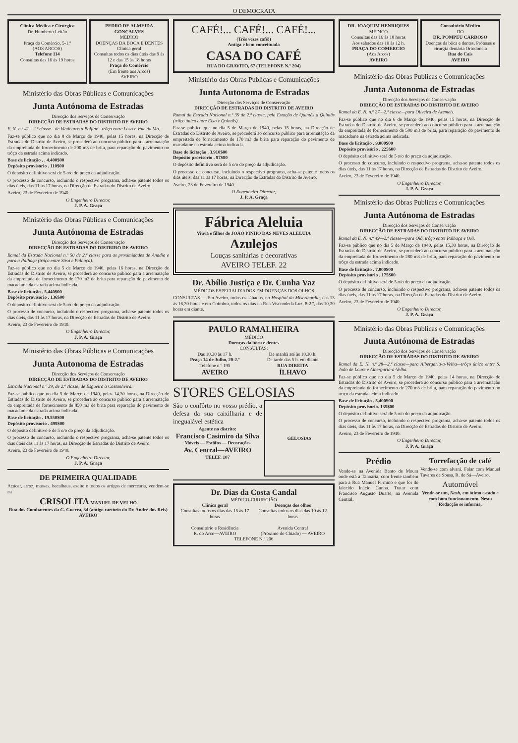O DEMOCRATA
Clínica Médica e Cirúrgica
Dr. Humberto Leitão
Praça do Comércio, 5-1.º
(AOS ARCOS)
Telefone 114
Consultas das 16 às 19 horas
PEDRO DE ALMEIDA GONÇALVES
MEDICO
DOENÇAS DA BOCA E DENTES
Clinica geral
Consultas todos os dias úteis das 9 às 12 e das 15 às 18 horas
Praça do Comércio
(Em frente aos Arcos)
AVEIRO
Ministério das Obras Públicas e Comunicações
Junta Autónoma de Estradas
Direcção dos Serviços de Conservação
DIRECÇÃO DE ESTRADAS DO DISTRITO DE AVEIRO
E. N. n.º 41—2.ª classe—de Viadouros a Bolfiar—trôço entre Luso e Vale da Mó.
Faz-se público que no dia 8 de Março de 1940, pelas 15 horas, na Direcção de Estradas do Distrito de Aveiro, se procederá ao concurso público para a arrematação da empreitada de fornecimento de 200 m3 de brita, para reparação do pavimento no trôço da estrada acima indicado.
Base de licitação . . 4.400$00
Depósito provisório . 110$00
O depósito definitivo será de 5 o/o do preço da adjudicação.
O processo de concurso, incluindo o respectivo programa, acha-se patente todos os dias úteis, das 11 às 17 horas, na Direcção de Estradas do Distrito de Aveiro.
Aveiro, 23 de Fevereiro de 1940.
O Engenheiro Director,
J. P. A. Graça
Ministério das Obras Públicas e Comunicações
Junta Autónoma de Estradas
Direcção dos Serviços de Conservação
DIRECÇÃO DE ESTRADAS DO DISTRIRO DE AVEIRO
Ramal da Estrada Nacional n.º 50 de 2.ª classe para as proximidades de Anadia e para a Palhaça (trôço entre Sôsa e Palhaça).
Faz-se público que no dia 5 de Março de 1940, pelas 16 horas, na Direcção de Estradas do Distrito de Aveiro, se procederá ao concurso público para a arrematação da empreitada de fornecimento de 170 m3 de brita para reparação do pavimento de macadame da estrada acima indicada.
Base de licitação . 5.440$00
Depósito provisório . 136$00
O depósito definitivo será de 5 o/o do preço da adjudicação.
O processo de concurso, incluindo o respectivo programa, acha-se patente todos os dias úteis, das 11 às 17 horas, na Direcção de Estradas do Distrito de Aveiro.
Aveiro, 23 de Fevereiro de 1940.
O Engenheiro Director,
J. P. A. Graça
Ministério das Obras Públicas e Comunicações
Junta Autonoma de Estradas
Direcção dos Serviços de Conservação
DIRECÇÃO DE ESTRADAS DO DISTRITO DE AVEIRO
Estrada Nacional n.º 39, de 2.ª classe, de Esgueira à Castanheira.
Faz-se público que no dia 5 de Março de 1940, pelas 14,30 horas, na Direcção de Estradas do Distrito de Aveiro, se procederá ao concurso público para a arrematação da empreitada de fornecimento de 850 m3 de brita para reparação do pavimento de macadame da estrada acima indicada.
Base de licitação . 19.550$00
Depósito provisório . 499$00
O depósito definitivo é de 5 o/o do preço da adjudicação.
O processo de concurso, incluindo o respectivo programa, acha-se patente todos os dias úteis das 11 às 17 horas, na Direcção de Esrradas do Distrito de Aveiro.
Aveiro, 23 de Fevereiro de 1940.
O Engenheiro Director,
J. P. A. Graça
DE PRIMEIRA QUALIDADE
Açúcar, arroz, massas, bacalhaus, azeite e todos os artigos de mercearia, vendem-se na
CRISOLITA MANUEL DE VELHO
Rua dos Combatentes da G. Guerra, 34 (antigo cartório do Dr. André dos Reis)
AVEIRO
CAFÉ!... CAFÉ!... CAFÉ!...
(Três vezes café!)
Antiga e bem conceituada
CASA DO CAFÉ
RUA DO GRAVITO, 67 (TELEFONE N.º 204)
Ministério das Obras Publicas e Comunicações
Junta Autonoma de Estradas
Direcção dos Serviços de Conservação
DIRECÇÃO DE ESTRADAS DO DISTRITO DE AVEIRO
Ramal da Estrada Nacional n.º 39 de 2.ª classe, pela Estação de Quintãs a Quintãs (trôço único entre Eixo e Quintãs).
Faz-se público que no dia 5 de Março de 1940, pelas 15 horas, na Direcção de Estradas do Distrito de Aveiro, se procederá ao concurso público para arrematação da empreitada de fornecimento de 170 m3 de brita para reparação do pavimento de macadame na estrada acima indicada.
Base de licitação . 3.910$00
Depósito provisorio . 97$80
O depósito definitivo será de 5 o/o do preço da adjudicação.
O processo de concurso, incluindo o respectivo programa, acha-se patente todos os dias úteis, das 11 às 17 horas, na Direcção de Estradas do Distrito de Aveiro.
Aveiro, 23 de Fevereiro de 1940.
O Engenheiro Director,
J. P. A. Graça
Fábrica Aleluia
Viúva e filhos de JOÃO PINHO DAS NEVES ALELUIA
Azulejos
Louças sanitárias e decorativas
AVEIRO TELEF. 22
Dr. Abílio Justiça e Dr. Cunha Vaz
MÉDICOS ESPECIALIZADOS EM DOENÇAS DOS OLHOS
CONSULTAS — Em Aveiro, todos os sábados, no Hospital da Misericórdia, das 13 às 16,30 horas e em Coimbra, todos os dias na Rua Viscondeda Luz, 8-2.º, das 10,30 horas em diante.
PAULO RAMALHEIRA
MÉDICO
Doenças da bôca e dentes
CONSULTAS:
Das 10,30 às 17 h.
Praça 14 de Julho, 20-2.º
Telefone n.º 195
AVEIRO
De manhã até às 10,30 h.
De tarde das 5 h. em diante
RUA DIREITA
ÍLHAVO
STORES GELOSIAS
São o confôrto no vosso prédio, a defesa da sua caixilharia e de inegualável estética
Agente no distrito:
Francisco Casimiro da Silva
Móveis — Estôfos — Decorações
Av. Central—AVEIRO
TELEF. 107
GELOSIAS
Dr. Dias da Costa Candal
MÉDICO-CIRURGIÃO
Clínica geral
Consultas todos os dias das 15 às 17 horas
Consultório e Residência
R. do Arco—AVEIRO
Doenças dos olhos
Consultas todos os dias das 10 às 12 horas
Avenida Central
(Próximo do Chiado) — AVEIRO
TELEFONE N.º 206
DR. JOAQUIM HENRIQUES
MÉDICO
Consultas das 16 às 18 horas
Aos sábados das 10 às 12 h.
PRAÇA DO COMERCIO
(Aos Arcos)
AVEIRO
Consultório Médico
DO
DR. POMPEU CARDOSO
Doenças da bôca e dentes, Próteses e cirurgia dentária Ortodóncia
Rua do Cais
AVEIRO
Ministério das Obras Publicas e Comunicações
Junta Autonoma de Estradas
Direcção dos Serviços de Conservação
DIRECÇÃO DE ESTRADAS DO DISTRITO DE AVEIRO
Ramal da E. N. n.º 27—2.ª classe—para Oliveira de Azemeis.
Faz-se público que no dia 6 de Março de 1940, pelas 15 horas, na Direcção de Estradas do Distrito de Aveiro, se procederá ao concurso público para a arrematação da empreitada de fornecimento de 500 m3 de brita, para reparação do pavimento de macadame na estrada acima indicada.
Base de licitação . 9.000$00
Depósito provisório . 225$00
O depósito definitivo será de 5 o/o do preço da adjudicação.
O processo do concurso, incluindo o respectivo programa, acha-se patente todos os dias úteis, das 11 às 17 horas, na Direcção de Estradas do Distrito de Aveiro.
Aveiro, 23 de Fevereiro de 1940.
O Engenheiro Director,
J. P. A. Graça
Ministério das Obras Publicas e Comunicações
Junta Autónoma de Estradas
Direcção dos Serviços de Conservação
DIRECÇÃO DE ESTRADAS DO DISTRITO DE AVEIRO
Ramal da E. N. n.º 49—2.ª classe—para Oiã, trôço entre Palhaça e Oiã.
Faz-se público que no dia 5 de Março de 1940, pelas 15,30 horas, na Direcção de Estradas do Distrito de Aveiro, se procederá ao concurso público para a arrematação da empreitada de fornecimento de 280 m3 de brita, para reparação do pavimento no trôço da estrada acima indicado.
Base de licitação . 7.000$00
Depósito provisório . 175$00
O depósito definitivo será de 5 o/o do preço da adjudicação.
O processo de concurso, incluindo o respectivo programa, acha-se patente todos os dias úteis, das 11 às 17 horas, na Direcção de Estradas do Distrito de Aveiro.
Aveiro, 23 de Fevereiro de 1940.
O Engenheiro Director,
J. P. A. Graça
Ministério das Obras Publicas e Comunicações
Junta Autónoma de Estradas
Direcção dos Serviços de Conservação
DIRECÇÃO DE ESTRÁDAS DO DISTRITO DE AVEIRO
Ramal da E. N. n.º 28—2.ª classe—para Albergaria-a-Velha—trôço único entre S. João de Loure e Albergaria-a-Velha.
Faz-se público que no dia 5 de Março de 1940, pelas 14 horas, na Direcção de Estradas do Distrito de Aveiro, se procederá ao concurso público para a arrematação da empreitada de fornecimento de 270 m3 de brita, para reparação do pavimento no troço da estrada acima indicado.
Base de licitação . 5.400$00
Depósito provisório. 135$00
O depósito definitivo será de 5 o/o do preço da adjudicação.
O processo de concurso, incluindo o respectivo programa, acha-se patente todos os dias úteis, das 11 às 17 horas, na Direcção de Estradas do Distrito de Aveiro.
Aveiro, 23 de Fevereiro de 1940.
O Engenheiro Director,
J. P. A. Graça
Prédio
Vende-se na Avenida Bento de Moura onde está a Tanoaria, com frente também para a Rua Manuel Firmino e que foi do falecido Inácio Cunha. Tratar com Francisco Augusto Duarte, na Avenida Central.
Torrefacção de café
Vende-se com alvará. Falar com Manuel Tavares de Sousa, R. de Sá—Aveiro.
Automóvel
Vende-se um, Nash, em ótimo estado e com bom funcionamento. Nesta Redacção se informa.